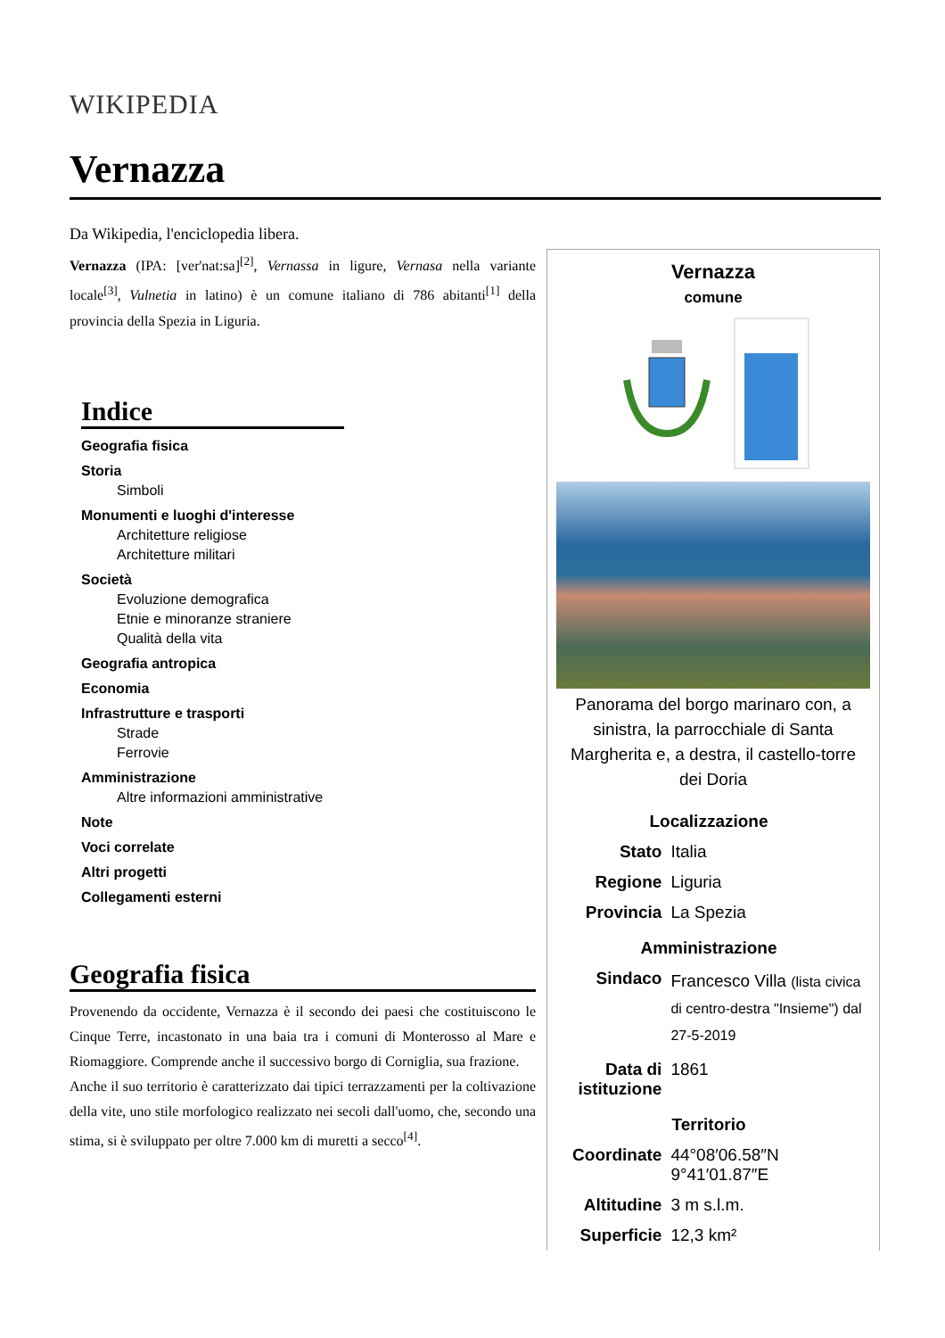WIKIPEDIA
Vernazza
Da Wikipedia, l'enciclopedia libera.
Vernazza (IPA: [ver'nat:sa]<sup>[2]</sup>, Vernassa in ligure, Vernasa nella variante locale<sup>[3]</sup>, Vulnetia in latino) è un comune italiano di 786 abitanti<sup>[1]</sup> della provincia della Spezia in Liguria.
Indice
Geografia fisica
Storia
Simboli
Monumenti e luoghi d'interesse
Architetture religiose
Architetture militari
Società
Evoluzione demografica
Etnie e minoranze straniere
Qualità della vita
Geografia antropica
Economia
Infrastrutture e trasporti
Strade
Ferrovie
Amministrazione
Altre informazioni amministrative
Note
Voci correlate
Altri progetti
Collegamenti esterni
Geografia fisica
Provenendo da occidente, Vernazza è il secondo dei paesi che costituiscono le Cinque Terre, incastonato in una baia tra i comuni di Monterosso al Mare e Riomaggiore. Comprende anche il successivo borgo di Corniglia, sua frazione.
Anche il suo territorio è caratterizzato dai tipici terrazzamenti per la coltivazione della vite, uno stile morfologico realizzato nei secoli dall'uomo, che, secondo una stima, si è sviluppato per oltre 7.000 km di muretti a secco<sup>[4]</sup>.
Vernazza
comune
Panorama del borgo marinaro con, a sinistra, la parrocchiale di Santa Margherita e, a destra, il castello-torre dei Doria
| Localizzazione | |
| --- | --- |
| Stato | Italia |
| Regione | Liguria |
| Provincia | La Spezia |
| Amministrazione | |
| Sindaco | Francesco Villa (lista civica di centro-destra "Insieme") dal 27-5-2019 |
| Data di istituzione | 1861 |
| Territorio | |
| Coordinate | 44°08′06.58″N 9°41′01.87″E |
| Altitudine | 3 m s.l.m. |
| Superficie | 12,3 km² |